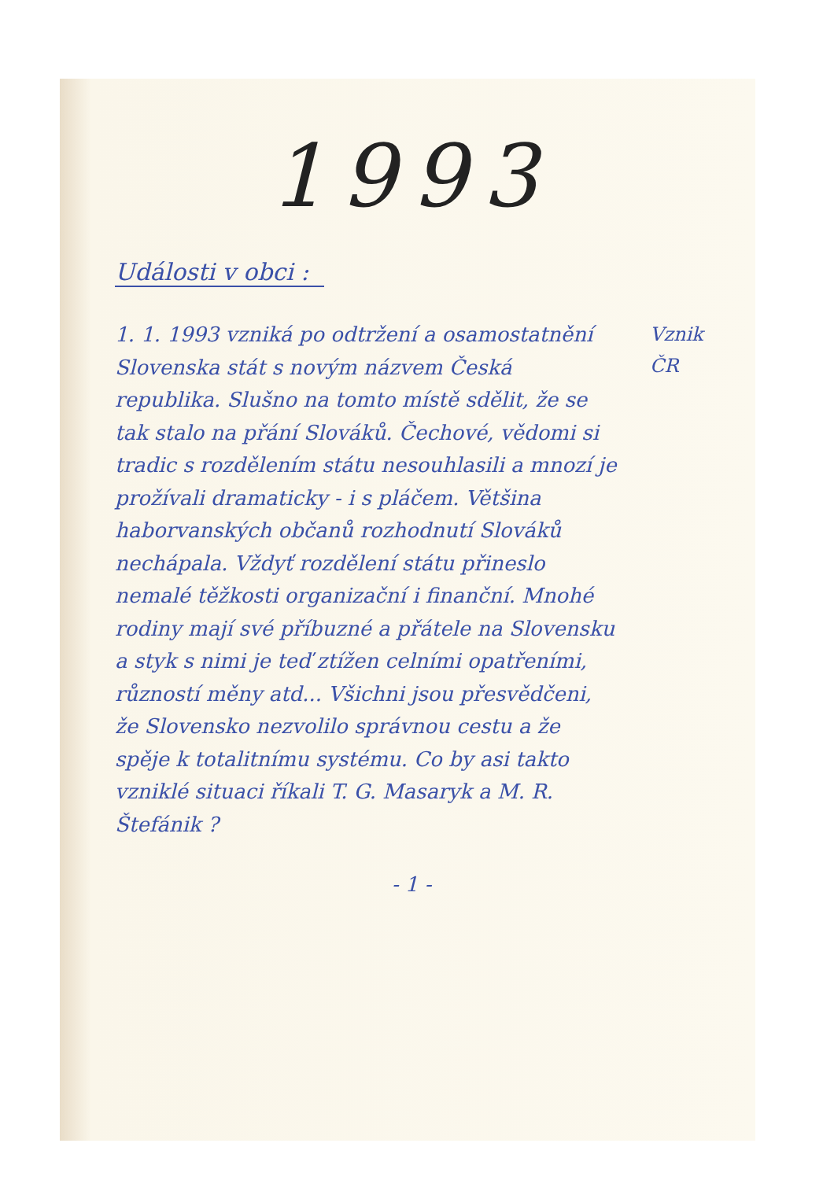1993
Události v obci :
1. 1. 1993 vzniká po odtržení a osamostatnění Slovenska stát s novým názvem Česká republika. Slušno na tomto místě sdělit, že se tak stalo na přání Slováků. Čechové, vědomi si tradic s rozdělením státu nesouhlasili a mnozí je prožívali dramaticky - i s pláčem. Většina haborvanských občanů rozhodnutí Slováků nechápala. Vždyť rozdělení státu přineslo nemalé těžkosti organizační i finanční. Mnohé rodiny mají své příbuzné a přátele na Slovensku a styk s nimi je teď ztížen celními opatřeními, růzností měny atd... Všichni jsou přesvědčeni, že Slovensko nezvolilo správnou cestu a že spěje k totalitnímu systému. Co by asi takto vzniklé situaci říkali T. G. Masaryk a M. R. Štefánik ?
Vznik
ČR
- 1 -